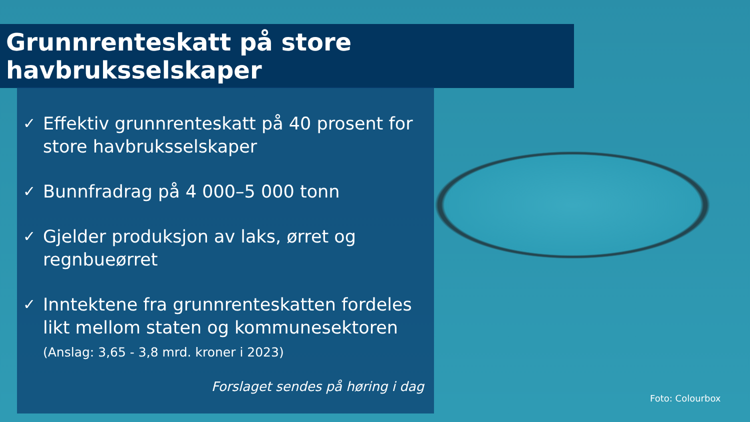Grunnrenteskatt på store havbruksselskaper
✓ Effektiv grunnrenteskatt på 40 prosent for store havbruksselskaper
✓ Bunnfradrag på 4 000–5 000 tonn
✓ Gjelder produksjon av laks, ørret og regnbueørret
✓ Inntektene fra grunnrenteskatten fordeles likt mellom staten og kommunesektoren
(Anslag: 3,65 - 3,8 mrd. kroner i 2023)
Forslaget sendes på høring i dag
Foto: Colourbox